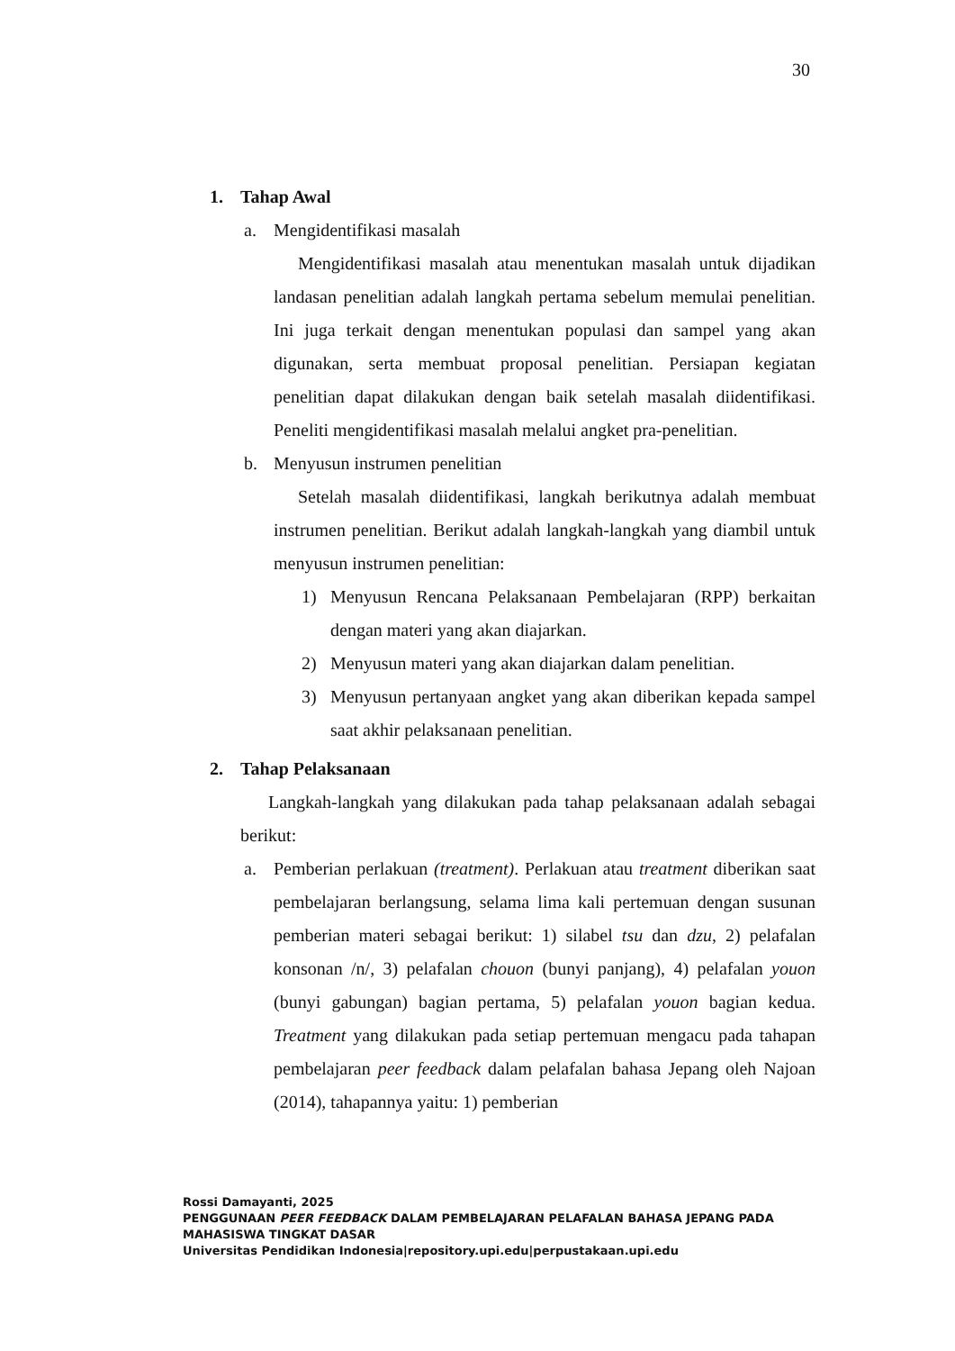30
1. Tahap Awal
a. Mengidentifikasi masalah
Mengidentifikasi masalah atau menentukan masalah untuk dijadikan landasan penelitian adalah langkah pertama sebelum memulai penelitian. Ini juga terkait dengan menentukan populasi dan sampel yang akan digunakan, serta membuat proposal penelitian. Persiapan kegiatan penelitian dapat dilakukan dengan baik setelah masalah diidentifikasi. Peneliti mengidentifikasi masalah melalui angket pra-penelitian.
b. Menyusun instrumen penelitian
Setelah masalah diidentifikasi, langkah berikutnya adalah membuat instrumen penelitian. Berikut adalah langkah-langkah yang diambil untuk menyusun instrumen penelitian:
1) Menyusun Rencana Pelaksanaan Pembelajaran (RPP) berkaitan dengan materi yang akan diajarkan.
2) Menyusun materi yang akan diajarkan dalam penelitian.
3) Menyusun pertanyaan angket yang akan diberikan kepada sampel saat akhir pelaksanaan penelitian.
2. Tahap Pelaksanaan
Langkah-langkah yang dilakukan pada tahap pelaksanaan adalah sebagai berikut:
a. Pemberian perlakuan (treatment). Perlakuan atau treatment diberikan saat pembelajaran berlangsung, selama lima kali pertemuan dengan susunan pemberian materi sebagai berikut: 1) silabel tsu dan dzu, 2) pelafalan konsonan /n/, 3) pelafalan chouon (bunyi panjang), 4) pelafalan youon (bunyi gabungan) bagian pertama, 5) pelafalan youon bagian kedua. Treatment yang dilakukan pada setiap pertemuan mengacu pada tahapan pembelajaran peer feedback dalam pelafalan bahasa Jepang oleh Najoan (2014), tahapannya yaitu: 1) pemberian
Rossi Damayanti, 2025
PENGGUNAAN PEER FEEDBACK DALAM PEMBELAJARAN PELAFALAN BAHASA JEPANG PADA
MAHASISWA TINGKAT DASAR
Universitas Pendidikan Indonesia|repository.upi.edu|perpustakaan.upi.edu